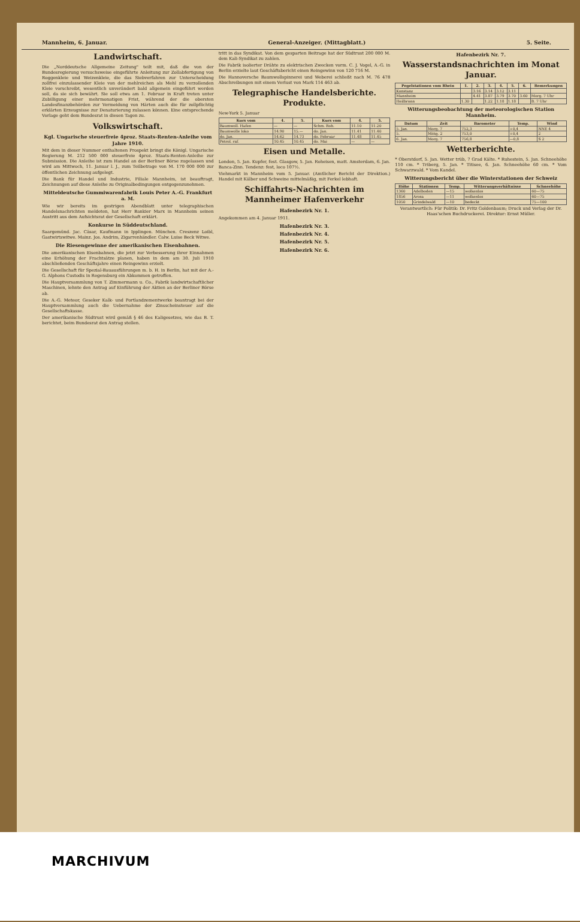Mannheim, 6. Januar. General-Anzeiger. (Mittagblatt.) 5. Seite.
Landwirtschaft.
Die „Norddeutsche Allgemeine Zeitung" teilt mit, daß die von der Bundesregierung versuchsweise eingeführte Anleitung zur Zollabfertigung von Roggenkleie und Weizenkleie, die das Siebverfahren zur Unterscheidung zollfrei einzulassender Kleie von der mehlreichen als Mehl zu verzollenden Kleie vorschreibt, wesentlich unverändert bald allgemein eingeführt werden soll, da sie sich bewährt. Sie soll etwa am 1. Februar in Kraft treten unter Zubilligung einer mehrmonatigen Frist, während der die obersten Landesfinanzbehörden zur Vermeidung von Härten auch die für zollpflichtig erklärten Erzeugnisse zur Denaturierung zulassen können. Eine entsprechende Vorlage geht dem Bundesrat in diesen Tagen zu.
Volkswirtschaft.
Kgl. Ungarische steuerfreie 4proz. Staats-Renten-Anleihe vom Jahre 1910.
Mit dem in dieser Nummer enthaltenen Prospekt bringt die Königl. Ungarische Regierung M. 212 500 000 steuerfreie 4proz. Staats-Renten-Anleihe zur Submission. Die Anleihe ist zum Handel an der Berliner Börse zugelassen und wird am Mittwoch, 11. Januar l. J., zum Teilbetrage von M. 170 000 000 zur öffentlichen Zeichnung aufgelegt.
Die Bank für Handel und Industrie, Filiale Mannheim, ist beauftragt, Zeichnungen auf diese Anleihe zu Originalbedingungen entgegenzunehmen.
Mitteldeutsche Gummiwarenfabrik Louis Peter A.-G. Frankfurt a. M.
Wie wir bereits im gestrigen Abendblatt unter telegraphischen Handelsnachrichten meldeten, hat Herr Bankier Marx in Mannheim seinen Austritt aus dem Aufsichtsrat der Gesellschaft erklärt.
Konkurse in Süddeutschland.
Saargemünd. Jac. Cäsar, Kaufmann in Ipplingen. München. Creszenz Loibl, Gastwirtswitwe. Mainz. Jos. Andrim, Zigarrenhändler. Calw. Luise Beck Witwe.
Die Riesengewinne der amerikanischen Eisenbahnen.
Die amerikanischen Eisenbahnen, die jetzt zur Verbesserung ihrer Einnahmen eine Erhöhung der Frachtsätze planen, haben in dem am 30. Juli 1910 abschließenden Geschäftsjahre einen Reingewinn erzielt.
Die Gesellschaft für Spezial-Bauausführungen m. b. H. in Berlin, hat mit der A.-G. Alphons Custodis in Regensburg ein Abkommen getroffen.
Die Hauptversammlung von T. Zimmermann u. Co., Fabrik landwirtschaftlicher Maschinen, lehnte den Antrag auf Einführung der Aktien an der Berliner Börse ab.
Die A.-G. Meteor, Geseker Kalk- und Portlandzementwerke beantragt bei der Hauptversammlung auch die Uebernahme der Zinsscheinsteuer auf die Gesellschaftskasse.
Der amerikanische Südtrust wird gemäß § 46 des Kaligesetzes, wie das B. T. berichtet, beim Bundesrat den Antrag stellen.
tritt in das Syndikat. Von dem gesparten Beitrage hat der Südtrust 200 000 M. dem Kali-Syndikat zu zahlen.
Die Fabrik isolierter Drähte zu elektrischen Zwecken vorm. C. J. Vogel, A.-G. in Berlin erzielte laut Geschäftsbericht einen Reingewinn von 120 716 M.
Die Hannoversche Baumwollspinnerei und Weberei schließt nach M. 76 478 Abschreibungen mit einem Verlust von Mark 114 463 ab.
Telegraphische Handelsberichte.
Produkte.
New-York 5. Januar
| Kurs vom | 4. | 5. | Kurs vom | 4. | 5. |
| --- | --- | --- | --- | --- | --- |
| Baumwoll. Hafen | — | — | Schm. Roh. | 11.10 | 11.20 |
| Baumwolle loko | 14.90 | 15.— | do. Jan. | 11.41 | 11.40 |
| do. Jan. | 14.62 | 14.73 | do. Februar | 11.48 | 11.45 |
| Petrol. raf. | 10.45 | 10.45 | do. Mai | — | — |
Eisen und Metalle.
London, 5. Jan. Kupfer, fest. Glasgow, 5. Jan. Roheisen, matt. Amsterdam, 6. Jan. Banca-Zinn. Tendenz: fest, loco 107½.
Viehmarkt in Mannheim vom 5. Januar. (Amtlicher Bericht der Direktion.) Handel mit Kälber und Schweine mittelmäßig, mit Ferkel lebhaft.
Schiffahrts-Nachrichten im Mannheimer Hafenverkehr
Hafenbezirk Nr. 1.
Angekommen am 4. Januar 1911.
Hafenbezirk Nr. 3.
Hafenbezirk Nr. 4.
Hafenbezirk Nr. 5.
Hafenbezirk Nr. 6.
Hafenbezirk Nr. 7.
Wasserstandsnachrichten im Monat Januar.
| Pegelstationen vom Rhein | 1. | 2. | 3. | 4. | 5. | 6. | Bemerkungen |
| --- | --- | --- | --- | --- | --- | --- | --- |
| Konstanz | | 3.16 | 3.14 | 3.12 | 3.11 | | |
| Mannheim | | 4.41 | 3.87 | 3.79 | 3.70 | 3.60 | Morg. 7 Uhr |
| Heilbronn | 1.30 | | 1.22 | 1.18 | 1.18 | | B. 7 Uhr |
Witterungsbeobachtung der meteorologischen Station Mannheim.
| Datum | Zeit | Barometer | Temp. | Wind |
| --- | --- | --- | --- | --- |
| 5. Jan. | Morg. 7 | 752,3 | +0,4 | NNE 4 |
| 5. | Mittg. 2 | 753,0 | +0,4 | 2 |
| 6. Jan. | Morg. 7 | 756,8 | —0,8 | S 2 |
Wetterberichte.
* Oberstdorf, 5. Jan. Wetter trüb, 7 Grad Kälte. * Ruhestein, 5. Jan. Schneehöhe 110 cm. * Triberg, 5. Jan. * Titisee, 6. Jan. Schneehöhe 60 cm. * Vom Schwarzwald. * Vom Kandel.
Witterungsbericht über die Winterstationen der Schweiz
| Höhe | Stationen | Temp. | Witterungsverhältnisse | Schneehöhe |
| --- | --- | --- | --- | --- |
| 1360 | Adelboden | —15 | wolkenlos | 60—75 |
| 1856 | Arosa | —11 | wolkenlos | 60—75 |
| 1050 | Grindelwald | —10 | bedeckt | 75—100 |
Verantwortlich: Für Politik: Dr. Fritz Goldenbaum; Druck und Verlag der Dr. Haas'schen Buchdruckerei. Direktor: Ernst Müller.
MARCHIVUM